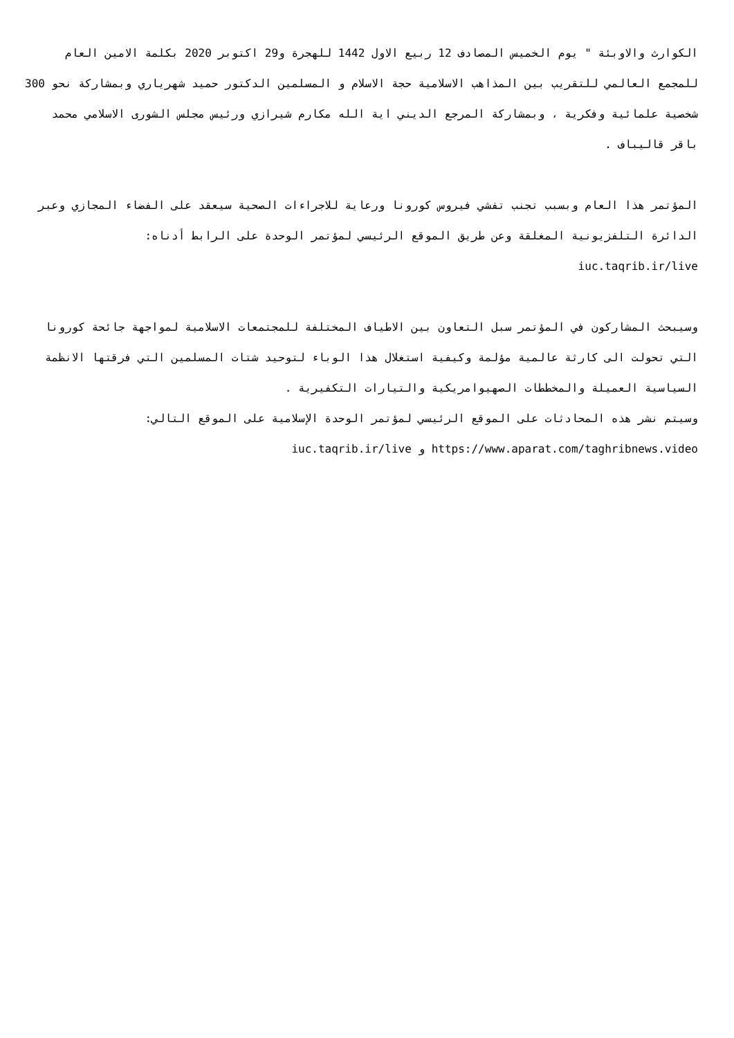الكوارث والاوبئة " يوم الخميس المصادف 12 ربيع الاول 1442 للهجرة و29 اكتوبر 2020 بكلمة الامين العام للمجمع العالمي للتقريب بين المذاهب الاسلامية حجة الاسلام و المسلمين الدكتور حميد شهرياري وبمشاركة نحو 300 شخصية علمائية وفكرية ، وبمشاركة المرجع الديني اية الله مكارم شيرازي ورئيس مجلس الشورى الاسلامي محمد باقر قاليباف .
المؤتمر هذا العام وبسبب تجنب تفشي فيروس كورونا ورعاية للاجراءات الصحية سيعقد على الفضاء المجازي وعبر الدائرة التلفزيونية المغلقة وعن طريق الموقع الرئيسي لمؤتمر الوحدة على الرابط أدناه:
iuc.taqrib.ir/live
وسيبحث المشاركون في المؤتمر سبل التعاون بين الاطياف المختلفة للمجتمعات الاسلامية لمواجهة جائحة كورونا التي تحولت الى كارثة عالمية مؤلمة وكيفية استغلال هذا الوباء لتوحيد شتات المسلمين التي فرقتها الانظمة السياسية العميلة والمخططات الصهيوامريكية والتيارات التكفيرية .
وسيتم نشر هذه المحادثات على الموقع الرئيسي لمؤتمر الوحدة الإسلامية على الموقع التالي:
https://www.aparat.com/taghribnews.video و iuc.taqrib.ir/live